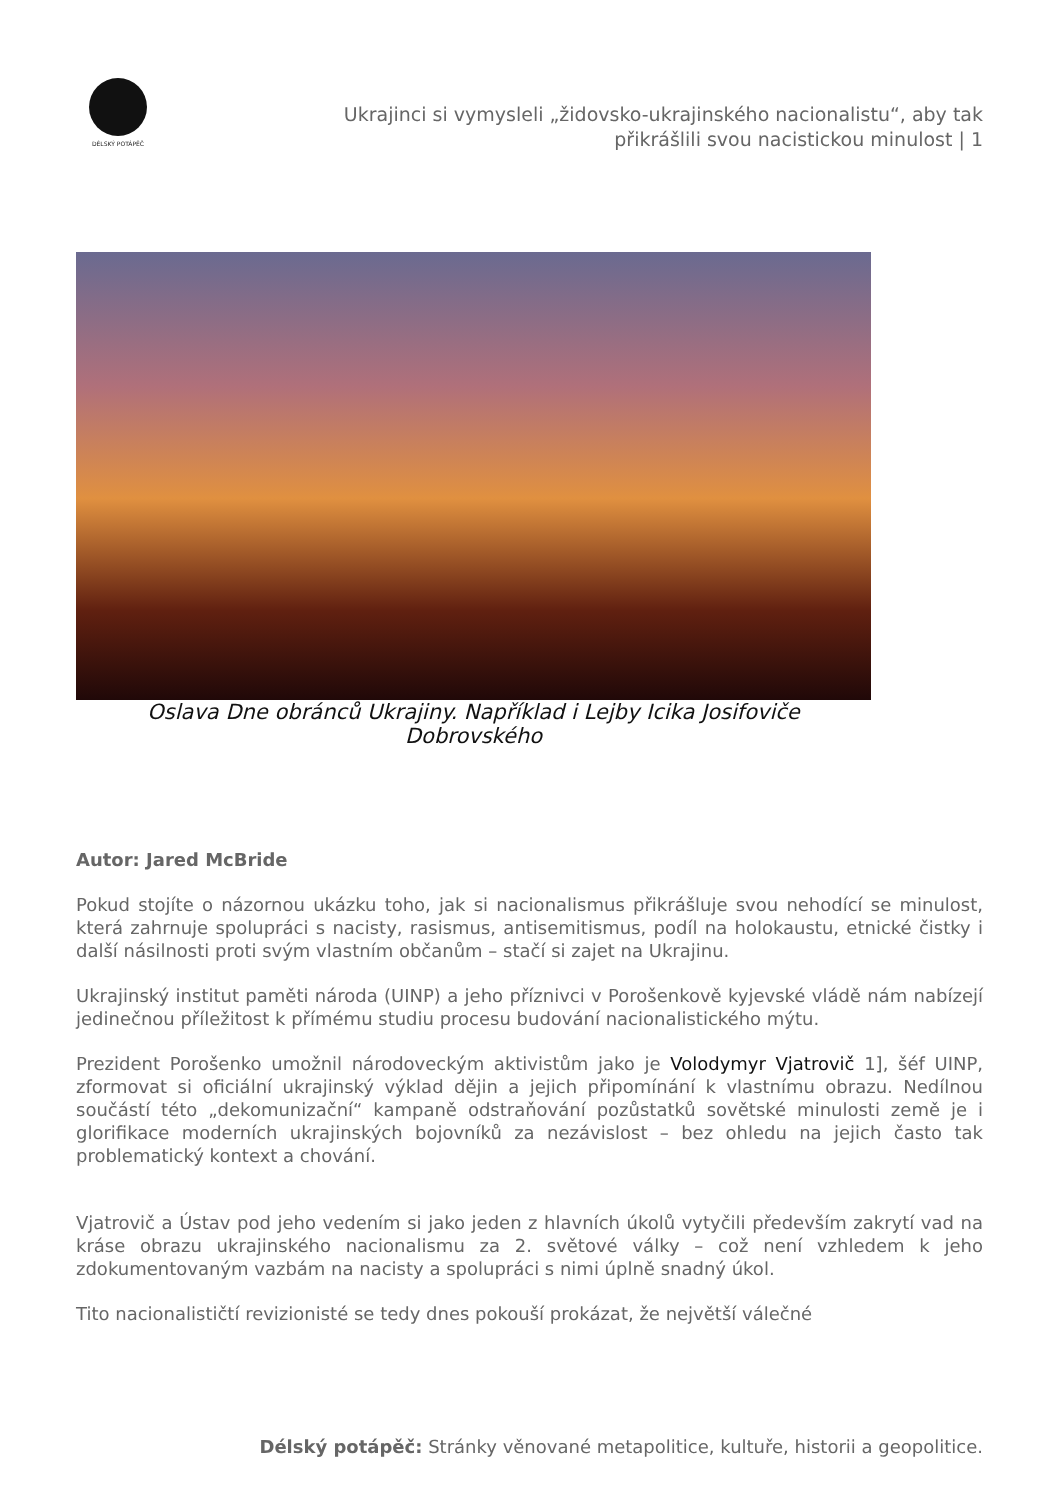DÉLSKÝ POTÁPĚČ
Ukrajinci si vymysleli „židovsko-ukrajinského nacionalistu“, aby tak přikrášlili svou nacistickou minulost | 1
Oslava Dne obránců Ukrajiny. Například i Lejby Icika Josifoviče Dobrovského
Autor: Jared McBride
Pokud stojíte o názornou ukázku toho, jak si nacionalismus přikrášluje svou nehodící se minulost, která zahrnuje spolupráci s nacisty, rasismus, antisemitismus, podíl na holokaustu, etnické čistky i další násilnosti proti svým vlastním občanům – stačí si zajet na Ukrajinu.
Ukrajinský institut paměti národa (UINP) a jeho příznivci v Porošenkově kyjevské vládě nám nabízejí jedinečnou příležitost k přímému studiu procesu budování nacionalistického mýtu.
Prezident Porošenko umožnil národoveckým aktivistům jako je Volodymyr Vjatrovič 1], šéf UINP, zformovat si oficiální ukrajinský výklad dějin a jejich připomínání k vlastnímu obrazu. Nedílnou součástí této „dekomunizační“ kampaně odstraňování pozůstatků sovětské minulosti země je i glorifikace moderních ukrajinských bojovníků za nezávislost – bez ohledu na jejich často tak problematický kontext a chování.
Vjatrovič a Ústav pod jeho vedením si jako jeden z hlavních úkolů vytyčili především zakrytí vad na kráse obrazu ukrajinského nacionalismu za 2. světové války – což není vzhledem k jeho zdokumentovaným vazbám na nacisty a spolupráci s nimi úplně snadný úkol.
Tito nacionalističtí revizionisté se tedy dnes pokouší prokázat, že největší válečné
Délský potápěč: Stránky věnované metapolitice, kultuře, historii a geopolitice.